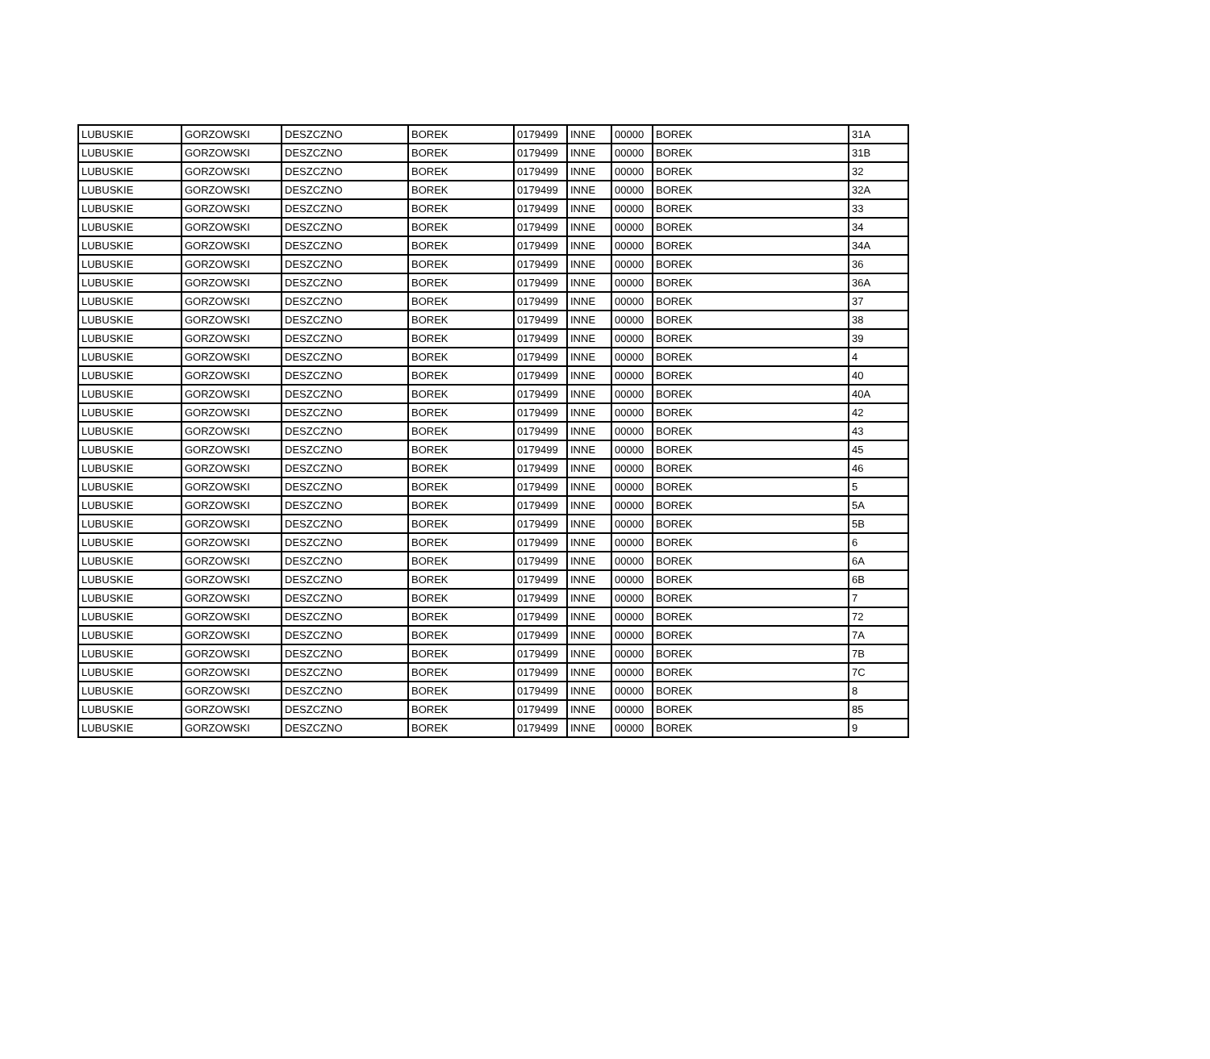| LUBUSKIE | GORZOWSKI | DESZCZNO | BOREK | 0179499 | INNE | 00000 | BOREK | 31A |
| LUBUSKIE | GORZOWSKI | DESZCZNO | BOREK | 0179499 | INNE | 00000 | BOREK | 31B |
| LUBUSKIE | GORZOWSKI | DESZCZNO | BOREK | 0179499 | INNE | 00000 | BOREK | 32 |
| LUBUSKIE | GORZOWSKI | DESZCZNO | BOREK | 0179499 | INNE | 00000 | BOREK | 32A |
| LUBUSKIE | GORZOWSKI | DESZCZNO | BOREK | 0179499 | INNE | 00000 | BOREK | 33 |
| LUBUSKIE | GORZOWSKI | DESZCZNO | BOREK | 0179499 | INNE | 00000 | BOREK | 34 |
| LUBUSKIE | GORZOWSKI | DESZCZNO | BOREK | 0179499 | INNE | 00000 | BOREK | 34A |
| LUBUSKIE | GORZOWSKI | DESZCZNO | BOREK | 0179499 | INNE | 00000 | BOREK | 36 |
| LUBUSKIE | GORZOWSKI | DESZCZNO | BOREK | 0179499 | INNE | 00000 | BOREK | 36A |
| LUBUSKIE | GORZOWSKI | DESZCZNO | BOREK | 0179499 | INNE | 00000 | BOREK | 37 |
| LUBUSKIE | GORZOWSKI | DESZCZNO | BOREK | 0179499 | INNE | 00000 | BOREK | 38 |
| LUBUSKIE | GORZOWSKI | DESZCZNO | BOREK | 0179499 | INNE | 00000 | BOREK | 39 |
| LUBUSKIE | GORZOWSKI | DESZCZNO | BOREK | 0179499 | INNE | 00000 | BOREK | 4 |
| LUBUSKIE | GORZOWSKI | DESZCZNO | BOREK | 0179499 | INNE | 00000 | BOREK | 40 |
| LUBUSKIE | GORZOWSKI | DESZCZNO | BOREK | 0179499 | INNE | 00000 | BOREK | 40A |
| LUBUSKIE | GORZOWSKI | DESZCZNO | BOREK | 0179499 | INNE | 00000 | BOREK | 42 |
| LUBUSKIE | GORZOWSKI | DESZCZNO | BOREK | 0179499 | INNE | 00000 | BOREK | 43 |
| LUBUSKIE | GORZOWSKI | DESZCZNO | BOREK | 0179499 | INNE | 00000 | BOREK | 45 |
| LUBUSKIE | GORZOWSKI | DESZCZNO | BOREK | 0179499 | INNE | 00000 | BOREK | 46 |
| LUBUSKIE | GORZOWSKI | DESZCZNO | BOREK | 0179499 | INNE | 00000 | BOREK | 5 |
| LUBUSKIE | GORZOWSKI | DESZCZNO | BOREK | 0179499 | INNE | 00000 | BOREK | 5A |
| LUBUSKIE | GORZOWSKI | DESZCZNO | BOREK | 0179499 | INNE | 00000 | BOREK | 5B |
| LUBUSKIE | GORZOWSKI | DESZCZNO | BOREK | 0179499 | INNE | 00000 | BOREK | 6 |
| LUBUSKIE | GORZOWSKI | DESZCZNO | BOREK | 0179499 | INNE | 00000 | BOREK | 6A |
| LUBUSKIE | GORZOWSKI | DESZCZNO | BOREK | 0179499 | INNE | 00000 | BOREK | 6B |
| LUBUSKIE | GORZOWSKI | DESZCZNO | BOREK | 0179499 | INNE | 00000 | BOREK | 7 |
| LUBUSKIE | GORZOWSKI | DESZCZNO | BOREK | 0179499 | INNE | 00000 | BOREK | 72 |
| LUBUSKIE | GORZOWSKI | DESZCZNO | BOREK | 0179499 | INNE | 00000 | BOREK | 7A |
| LUBUSKIE | GORZOWSKI | DESZCZNO | BOREK | 0179499 | INNE | 00000 | BOREK | 7B |
| LUBUSKIE | GORZOWSKI | DESZCZNO | BOREK | 0179499 | INNE | 00000 | BOREK | 7C |
| LUBUSKIE | GORZOWSKI | DESZCZNO | BOREK | 0179499 | INNE | 00000 | BOREK | 8 |
| LUBUSKIE | GORZOWSKI | DESZCZNO | BOREK | 0179499 | INNE | 00000 | BOREK | 85 |
| LUBUSKIE | GORZOWSKI | DESZCZNO | BOREK | 0179499 | INNE | 00000 | BOREK | 9 |